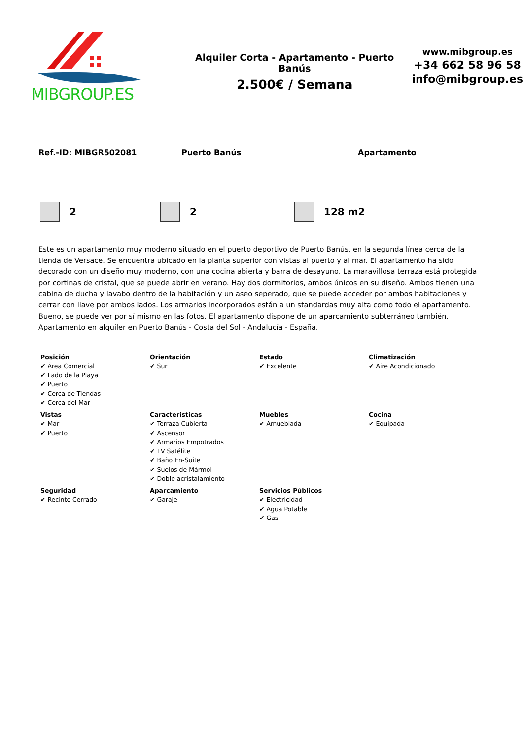MIBGROUP.ES
Alquiler Corta - Apartamento - Puerto Banús
2.500€ / Semana
www.mibgroup.es
+34 662 58 96 58
info@mibgroup.es
Ref.-ID: MIBGR502081 Puerto Banús Apartamento
2 2 128 m2
Este es un apartamento muy moderno situado en el puerto deportivo de Puerto Banús, en la segunda línea cerca de la tienda de Versace. Se encuentra ubicado en la planta superior con vistas al puerto y al mar. El apartamento ha sido decorado con un diseño muy moderno, con una cocina abierta y barra de desayuno. La maravillosa terraza está protegida por cortinas de cristal, que se puede abrir en verano. Hay dos dormitorios, ambos únicos en su diseño. Ambos tienen una cabina de ducha y lavabo dentro de la habitación y un aseo seperado, que se puede acceder por ambos habitaciones y cerrar con llave por ambos lados. Los armarios incorporados están a un standardas muy alta como todo el apartamento. Bueno, se puede ver por sí mismo en las fotos. El apartamento dispone de un aparcamiento subterráneo también. Apartamento en alquiler en Puerto Banús - Costa del Sol - Andalucía - España.
| Posición ✔ Área Comercial ✔ Lado de la Playa ✔ Puerto ✔ Cerca de Tiendas ✔ Cerca del Mar | Orientación ✔ Sur | Estado ✔ Excelente | Climatización ✔ Aire Acondicionado |
| Vistas ✔ Mar ✔ Puerto | Caracteristicas ✔ Terraza Cubierta ✔ Ascensor ✔ Armarios Empotrados ✔ TV Satélite ✔ Baño En-Suite ✔ Suelos de Mármol ✔ Doble acristalamiento | Muebles ✔ Amueblada | Cocina ✔ Equipada |
| Seguridad ✔ Recinto Cerrado | Aparcamiento ✔ Garaje | Servicios Públicos ✔ Electricidad ✔ Agua Potable ✔ Gas | |